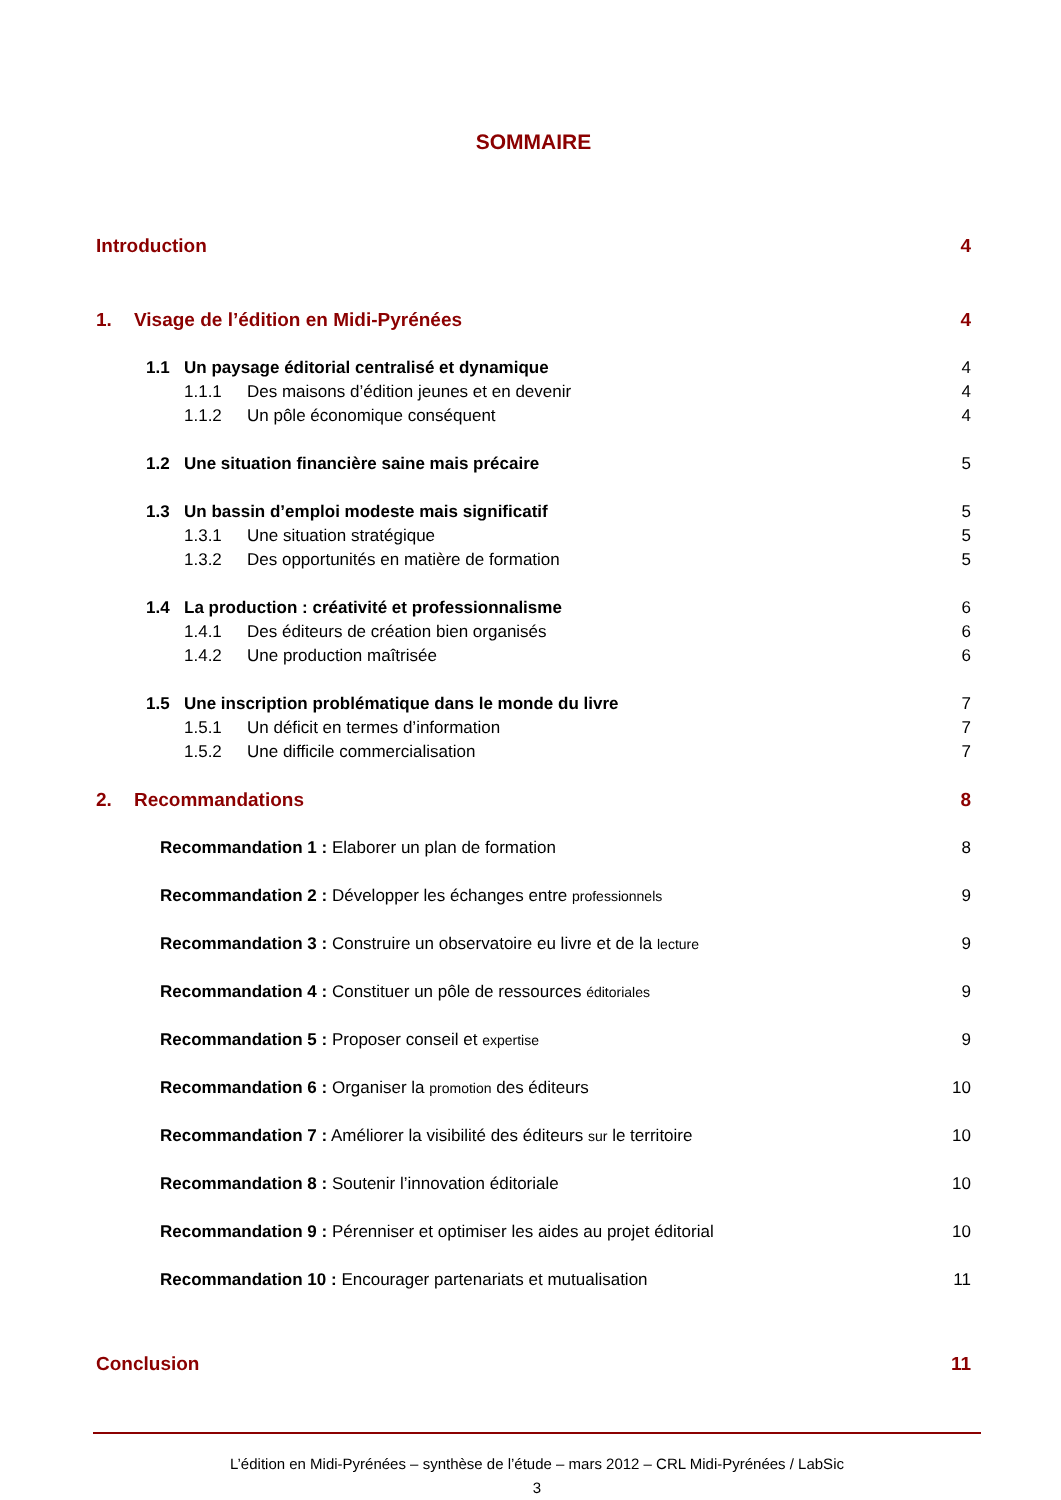SOMMAIRE
Introduction 4
1. Visage de l’édition en Midi-Pyrénées 4
1.1 Un paysage éditorial centralisé et dynamique 4
1.1.1 Des maisons d’édition jeunes et en devenir 4
1.1.2 Un pôle économique conséquent 4
1.2 Une situation financière saine mais précaire 5
1.3 Un bassin d’emploi modeste mais significatif 5
1.3.1 Une situation stratégique 5
1.3.2 Des opportunités en matière de formation 5
1.4 La production : créativité et professionnalisme 6
1.4.1 Des éditeurs de création bien organisés 6
1.4.2 Une production maîtrisée 6
1.5 Une inscription problématique dans le monde du livre 7
1.5.1 Un déficit en termes d’information 7
1.5.2 Une difficile commercialisation 7
2. Recommandations 8
Recommandation 1 : Elaborer un plan de formation 8
Recommandation 2 : Développer les échanges entre professionnels 9
Recommandation 3 : Construire un observatoire eu livre et de la lecture 9
Recommandation 4 : Constituer un pôle de ressources éditoriales 9
Recommandation 5 : Proposer conseil et expertise 9
Recommandation 6 : Organiser la promotion des éditeurs 10
Recommandation 7 : Améliorer la visibilité des éditeurs sur le territoire 10
Recommandation 8 : Soutenir l’innovation éditoriale 10
Recommandation 9 : Pérenniser et optimiser les aides au projet éditorial 10
Recommandation 10 : Encourager partenariats et mutualisation 11
Conclusion 11
L’édition en Midi-Pyrénées – synthèse de l’étude – mars 2012 – CRL Midi-Pyrénées / LabSic
3